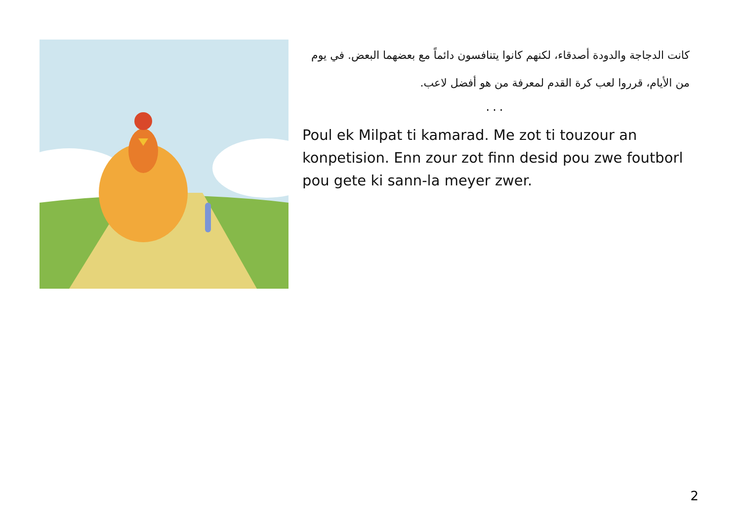كانت الدجاجة والدودة أصدقاء، لكنهم كانوا يتنافسون دائماً مع بعضهما البعض. في يوم من الأيام، قرروا لعب كرة القدم لمعرفة من هو أفضل لاعب.
...
Poul ek Milpat ti kamarad. Me zot ti touzour an konpetision. Enn zour zot finn desid pou zwe foutborl pou gete ki sann-la meyer zwer.
2